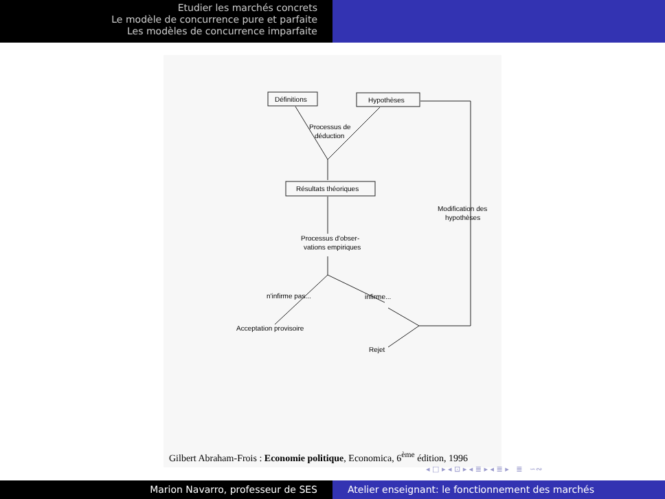Etudier les marchés concrets
Le modèle de concurrence pure et parfaite
Les modèles de concurrence imparfaite
Définitions
Hypothèses
Processus de
déduction
Résultats théoriques
Processus d'obser-
vations empiriques
Modification des
hypothèses
n'infirme pas...
infirme...
Acceptation provisoire
Rejet
Gilbert Abraham-Frois : Economie politique, Economica, 6<sup>ème</sup> édition, 1996
◂ □ ▸ ◂ ⊡ ▸ ◂ ≣ ▸ ◂ ≣ ▸ ≣ ∽∾
Marion Navarro, professeur de SES Atelier enseignant: le fonctionnement des marchés